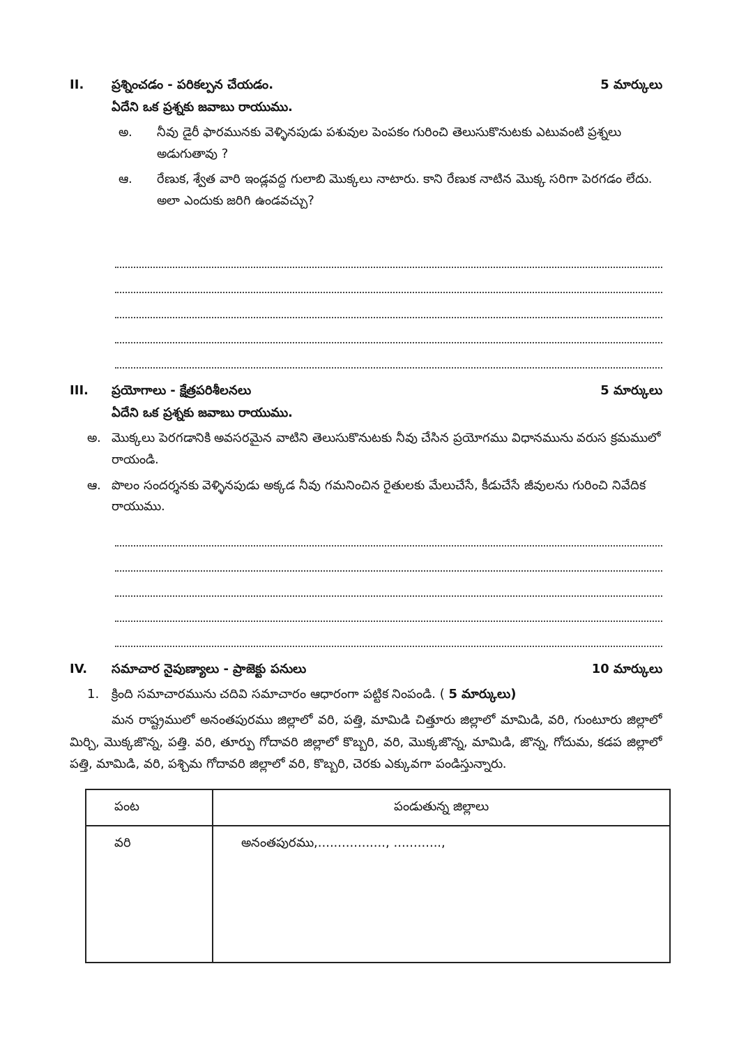II. ప్రశ్నించడం - పరికల్పన చేయడం. 5 మార్కులు
ఏదేని ఒక ప్రశ్నకు జవాబు రాయుము.
అ. నీవు డైరీ ఫారమునకు వెళ్ళినపుడు పశువుల పెంపకం గురించి తెలుసుకొనుటకు ఎటువంటి ప్రశ్నలు అడుగుతావు ?
ఆ. రేణుక, శ్వేత వారి ఇండ్లవద్ద గులాబి మొక్కలు నాటారు. కాని రేణుక నాటిన మొక్క సరిగా పెరగడం లేదు. అలా ఎందుకు జరిగి ఉండవచ్చు?
III. ప్రయోగాలు - క్షేత్రపరిశీలనలు 5 మార్కులు
ఏదేని ఒక ప్రశ్నకు జవాబు రాయుము.
అ. మొక్కలు పెరగడానికి అవసరమైన వాటిని తెలుసుకొనుటకు నీవు చేసిన ప్రయోగము విధానమును వరుస క్రమములో రాయండి.
ఆ. పొలం సందర్శనకు వెళ్ళినపుడు అక్కడ నీవు గమనించిన రైతులకు మేలుచేసే, కీడుచేసే జీవులను గురించి నివేదిక రాయుము.
IV. సమాచార నైపుణ్యాలు - ప్రాజెక్టు పనులు 10 మార్కులు
1. క్రింది సమాచారమును చదివి సమాచారం ఆధారంగా పట్టిక నింపండి. ( 5 మార్కులు)
మన రాష్ట్రములో అనంతపురము జిల్లాలో వరి, పత్తి, మామిడి చిత్తూరు జిల్లాలో మామిడి, వరి, గుంటూరు జిల్లాలో మిర్చి, మొక్కజొన్న, పత్తి. వరి, తూర్పు గోదావరి జిల్లాలో కొబ్బరి, వరి, మొక్కజొన్న, మామిడి, జొన్న, గోదుమ, కడప జిల్లాలో పత్తి, మామిడి, వరి, పశ్చిమ గోదావరి జిల్లాలో వరి, కొబ్బరి, చెరకు ఎక్కువగా పండిస్తున్నారు.
| పంట | పండుతున్న జిల్లాలు |
| --- | --- |
| వరి | అనంతపురము,................., ............, |